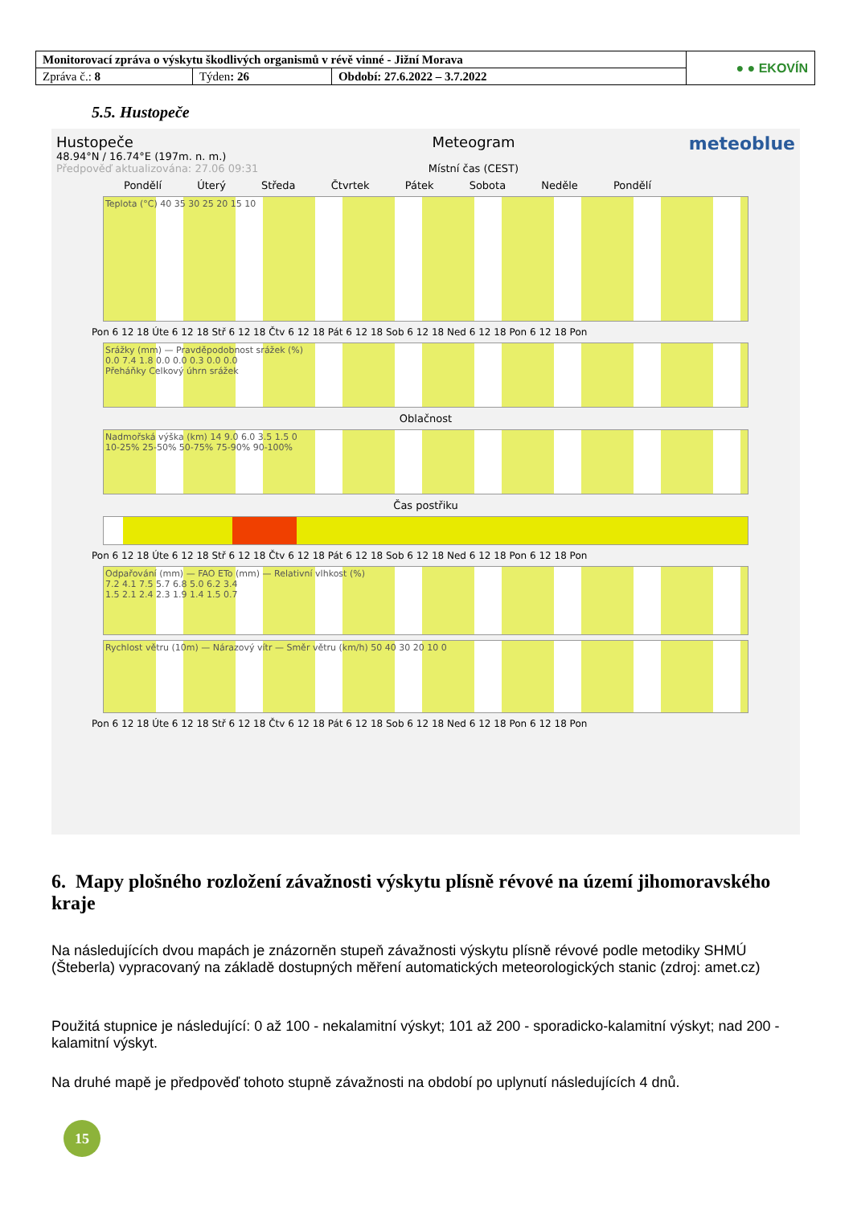| Monitorovací zpráva o výskytu škodlivých organismů v révě vinné - Jižní Morava | | | ● ● EKOVÍN |
| Zpráva č.: 8 | Týden : 26 | Období: 27.6.2022 – 3.7.2022 | |
5.5. Hustopeče
Hustopeče
48.94°N / 16.74°E (197m. n. m.)
Předpověď aktualizována: 27.06 09:31
Meteogram
Místní čas (CEST)
meteoblue
Pondělí Úterý Středa Čtvrtek Pátek Sobota Neděle Pondělí
Teplota (°C) 40 35 30 25 20 15 10
Pon 6 12 18 Úte 6 12 18 Stř 6 12 18 Čtv 6 12 18 Pát 6 12 18 Sob 6 12 18 Ned 6 12 18 Pon 6 12 18 Pon
Srážky (mm) — Pravděpodobnost srážek (%)
0.0 7.4 1.8 0.0 0.0 0.3 0.0 0.0
Přeháňky Celkový úhrn srážek
Oblačnost
Nadmořská výška (km) 14 9.0 6.0 3.5 1.5 0
10-25% 25-50% 50-75% 75-90% 90-100%
Čas postřiku
Pon 6 12 18 Úte 6 12 18 Stř 6 12 18 Čtv 6 12 18 Pát 6 12 18 Sob 6 12 18 Ned 6 12 18 Pon 6 12 18 Pon
Odpařování (mm) — FAO ETo (mm) — Relativní vlhkost (%)
7.2 4.1 7.5 5.7 6.8 5.0 6.2 3.4
1.5 2.1 2.4 2.3 1.9 1.4 1.5 0.7
Rychlost větru (10m) — Nárazový vítr — Směr větru (km/h) 50 40 30 20 10 0
Pon 6 12 18 Úte 6 12 18 Stř 6 12 18 Čtv 6 12 18 Pát 6 12 18 Sob 6 12 18 Ned 6 12 18 Pon 6 12 18 Pon
6. Mapy plošného rozložení závažnosti výskytu plísně révové na území jihomoravského kraje
Na následujících dvou mapách je znázorněn stupeň závažnosti výskytu plísně révové podle metodiky SHMÚ (Šteberla) vypracovaný na základě dostupných měření automatických meteorologických stanic (zdroj: amet.cz)
Použitá stupnice je následující: 0 až 100 - nekalamitní výskyt; 101 až 200 - sporadicko-kalamitní výskyt; nad 200 - kalamitní výskyt.
Na druhé mapě je předpověď tohoto stupně závažnosti na období po uplynutí následujících 4 dnů.
15